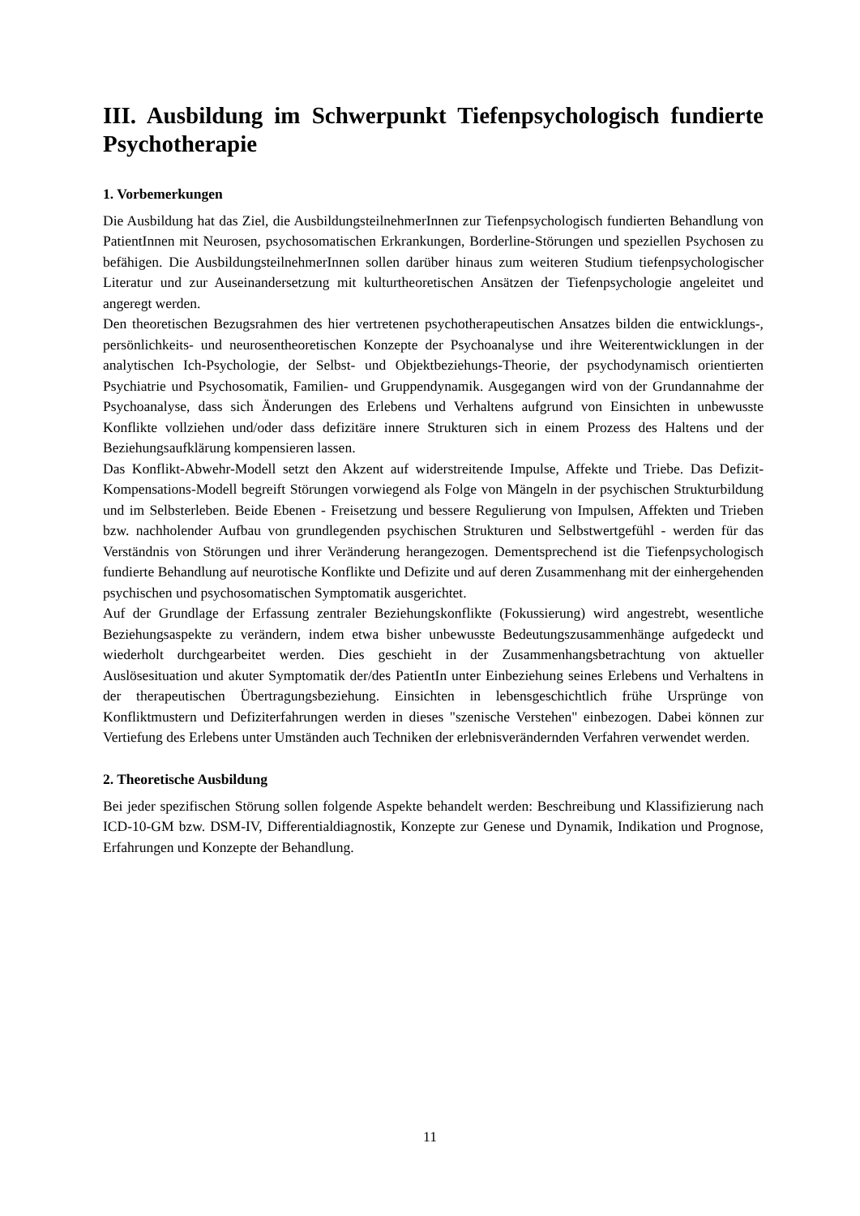III. Ausbildung im Schwerpunkt Tiefenpsychologisch fundierte Psychotherapie
1. Vorbemerkungen
Die Ausbildung hat das Ziel, die AusbildungsteilnehmerInnen zur Tiefenpsychologisch fundierten Behandlung von PatientInnen mit Neurosen, psychosomatischen Erkrankungen, Borderline-Störungen und speziellen Psychosen zu befähigen. Die Ausbildungsteilnehmer­Innen sollen darüber hinaus zum weiteren Studium tiefenpsychologischer Literatur und zur Auseinandersetzung mit kulturtheoretischen Ansätzen der Tiefenpsychologie angeleitet und angeregt werden.
Den theoretischen Bezugsrahmen des hier vertretenen psychotherapeutischen Ansatzes bilden die entwicklungs-, persönlichkeits- und neurosentheoretischen Konzepte der Psychoanalyse und ihre Weiterentwicklungen in der analytischen Ich-Psychologie, der Selbst- und Objektbeziehungs-Theorie, der psychodynamisch orientierten Psychiatrie und Psychosomatik, Familien- und Gruppendynamik. Ausgegangen wird von der Grundannahme der Psychoanalyse, dass sich Änderungen des Erlebens und Verhaltens aufgrund von Einsichten in unbewusste Konflikte vollziehen und/oder dass defizitäre innere Strukturen sich in einem Prozess des Haltens und der Beziehungsaufklärung kompensieren lassen.
Das Konflikt-Abwehr-Modell setzt den Akzent auf widerstreitende Impulse, Affekte und Triebe. Das Defizit-Kompensations-Modell begreift Störungen vorwiegend als Folge von Mängeln in der psychischen Strukturbildung und im Selbsterleben. Beide Ebenen - Freisetzung und bessere Regulierung von Impulsen, Affekten und Trieben bzw. nachholender Aufbau von grundlegenden psychischen Strukturen und Selbstwertgefühl - werden für das Verständnis von Störungen und ihrer Veränderung herangezogen. Dementsprechend ist die Tiefenpsychologisch fundierte Behandlung auf neurotische Konflikte und Defizite und auf deren Zusammenhang mit der einhergehenden psychischen und psychosomatischen Symptomatik ausgerichtet.
Auf der Grundlage der Erfassung zentraler Beziehungskonflikte (Fokussierung) wird angestrebt, wesentliche Beziehungsaspekte zu verändern, indem etwa bisher unbewusste Bedeutungszusammenhänge aufgedeckt und wiederholt durchgearbeitet werden. Dies geschieht in der Zusammenhangsbetrachtung von aktueller Auslösesituation und akuter Symptomatik der/des PatientIn unter Einbeziehung seines Erlebens und Verhaltens in der therapeutischen Übertragungsbeziehung. Einsichten in lebensgeschichtlich frühe Ursprünge von Konfliktmustern und Defiziterfahrungen werden in dieses "szenische Verstehen" einbezogen. Dabei können zur Vertiefung des Erlebens unter Umständen auch Techniken der erlebnisverändernden Verfahren verwendet werden.
2. Theoretische Ausbildung
Bei jeder spezifischen Störung sollen folgende Aspekte behandelt werden: Beschreibung und Klassifizierung nach ICD-10-GM bzw. DSM-IV, Differentialdiagnostik, Konzepte zur Genese und Dynamik, Indikation und Prognose, Erfahrungen und Konzepte der Behandlung.
11